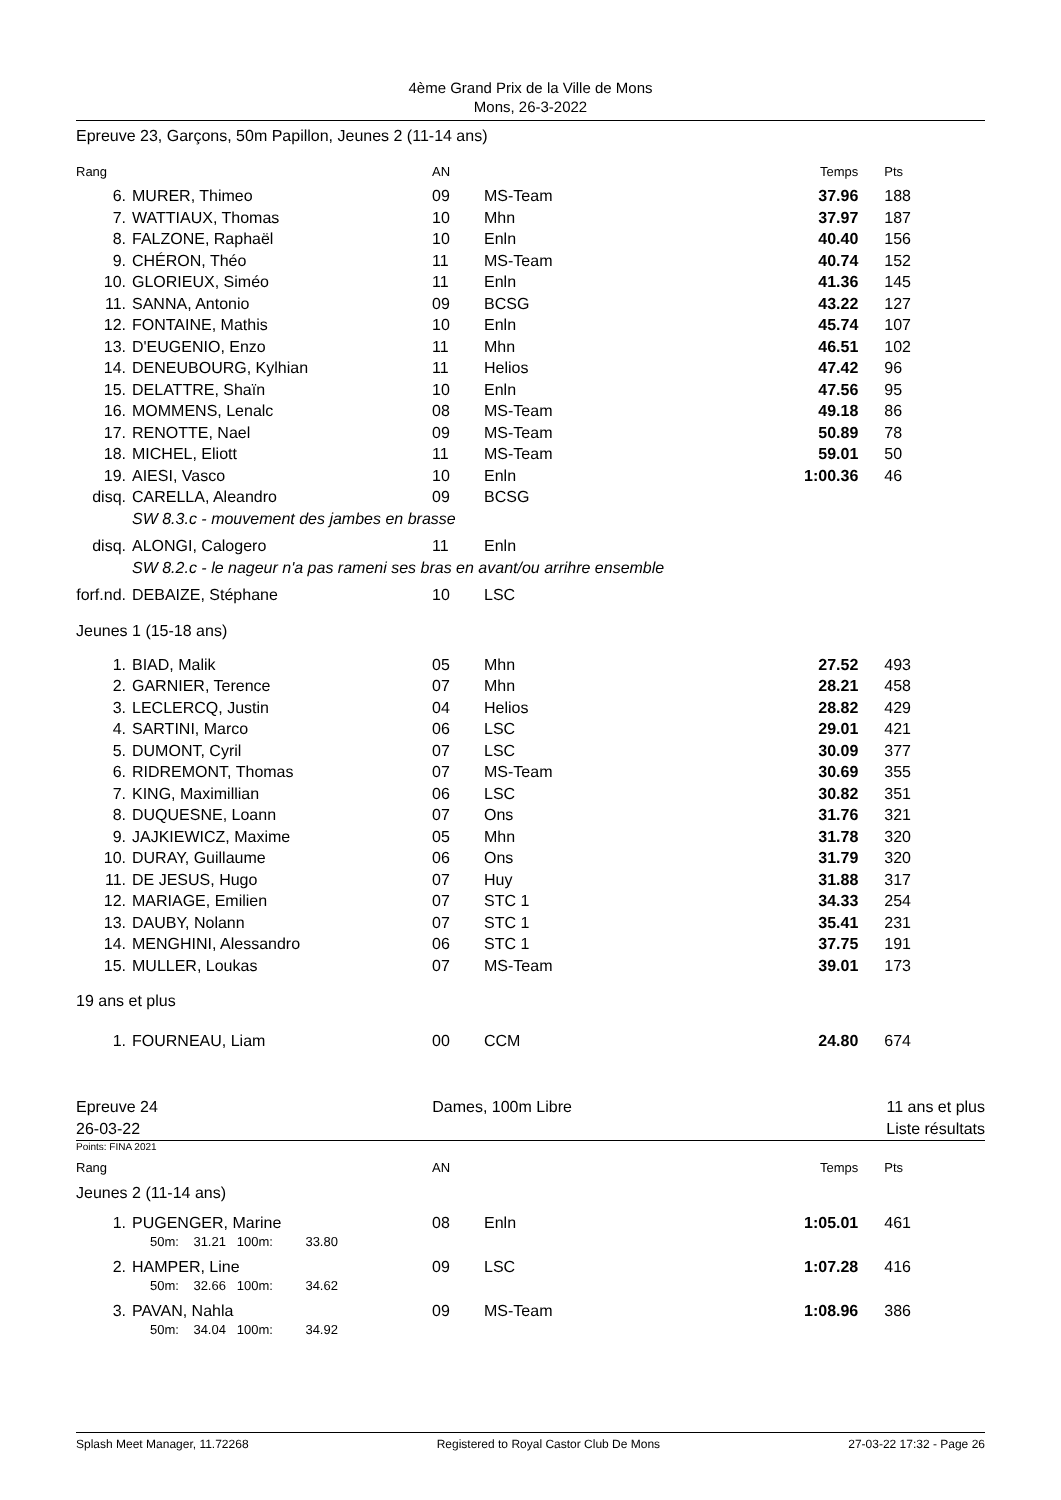4ème Grand Prix de la Ville de Mons
Mons, 26-3-2022
Epreuve 23, Garçons, 50m Papillon, Jeunes 2 (11-14 ans)
| Rang | | AN | | Temps | Pts |
| --- | --- | --- | --- | --- | --- |
| 6. | MURER, Thimeo | 09 | MS-Team | 37.96 | 188 |
| 7. | WATTIAUX, Thomas | 10 | Mhn | 37.97 | 187 |
| 8. | FALZONE, Raphaël | 10 | Enln | 40.40 | 156 |
| 9. | CHÉRON, Théo | 11 | MS-Team | 40.74 | 152 |
| 10. | GLORIEUX, Siméo | 11 | Enln | 41.36 | 145 |
| 11. | SANNA, Antonio | 09 | BCSG | 43.22 | 127 |
| 12. | FONTAINE, Mathis | 10 | Enln | 45.74 | 107 |
| 13. | D'EUGENIO, Enzo | 11 | Mhn | 46.51 | 102 |
| 14. | DENEUBOURG, Kylhian | 11 | Helios | 47.42 | 96 |
| 15. | DELATTRE, Shaïn | 10 | Enln | 47.56 | 95 |
| 16. | MOMMENS, Lenalc | 08 | MS-Team | 49.18 | 86 |
| 17. | RENOTTE, Nael | 09 | MS-Team | 50.89 | 78 |
| 18. | MICHEL, Eliott | 11 | MS-Team | 59.01 | 50 |
| 19. | AIESI, Vasco | 10 | Enln | 1:00.36 | 46 |
| disq. | CARELLA, Aleandro | 09 | BCSG | | |
| | SW 8.3.c - mouvement des jambes en brasse | | | | |
| disq. | ALONGI, Calogero | 11 | Enln | | |
| | SW 8.2.c - le nageur n'a pas rameni ses bras en avant/ou arrihre ensemble | | | | |
| forf.nd. | DEBAIZE, Stéphane | 10 | LSC | | |
| Jeunes 1 (15-18 ans) | | | | | |
| 1. | BIAD, Malik | 05 | Mhn | 27.52 | 493 |
| 2. | GARNIER, Terence | 07 | Mhn | 28.21 | 458 |
| 3. | LECLERCQ, Justin | 04 | Helios | 28.82 | 429 |
| 4. | SARTINI, Marco | 06 | LSC | 29.01 | 421 |
| 5. | DUMONT, Cyril | 07 | LSC | 30.09 | 377 |
| 6. | RIDREMONT, Thomas | 07 | MS-Team | 30.69 | 355 |
| 7. | KING, Maximillian | 06 | LSC | 30.82 | 351 |
| 8. | DUQUESNE, Loann | 07 | Ons | 31.76 | 321 |
| 9. | JAJKIEWICZ, Maxime | 05 | Mhn | 31.78 | 320 |
| 10. | DURAY, Guillaume | 06 | Ons | 31.79 | 320 |
| 11. | DE JESUS, Hugo | 07 | Huy | 31.88 | 317 |
| 12. | MARIAGE, Emilien | 07 | STC 1 | 34.33 | 254 |
| 13. | DAUBY, Nolann | 07 | STC 1 | 35.41 | 231 |
| 14. | MENGHINI, Alessandro | 06 | STC 1 | 37.75 | 191 |
| 15. | MULLER, Loukas | 07 | MS-Team | 39.01 | 173 |
| 19 ans et plus | | | | | |
| 1. | FOURNEAU, Liam | 00 | CCM | 24.80 | 674 |
Epreuve 24
26-03-22
Dames, 100m Libre 11 ans et plus
Liste résultats
Points: FINA 2021
| Rang | | AN | | Temps | Pts |
| --- | --- | --- | --- | --- | --- |
| Jeunes 2 (11-14 ans) | | | | | |
| 1. | PUGENGER, Marine 50m: 31.21 100m: 33.80 | 08 | Enln | 1:05.01 | 461 |
| 2. | HAMPER, Line 50m: 32.66 100m: 34.62 | 09 | LSC | 1:07.28 | 416 |
| 3. | PAVAN, Nahla 50m: 34.04 100m: 34.92 | 09 | MS-Team | 1:08.96 | 386 |
Splash Meet Manager, 11.72268 Registered to Royal Castor Club De Mons 27-03-22 17:32 - Page 26